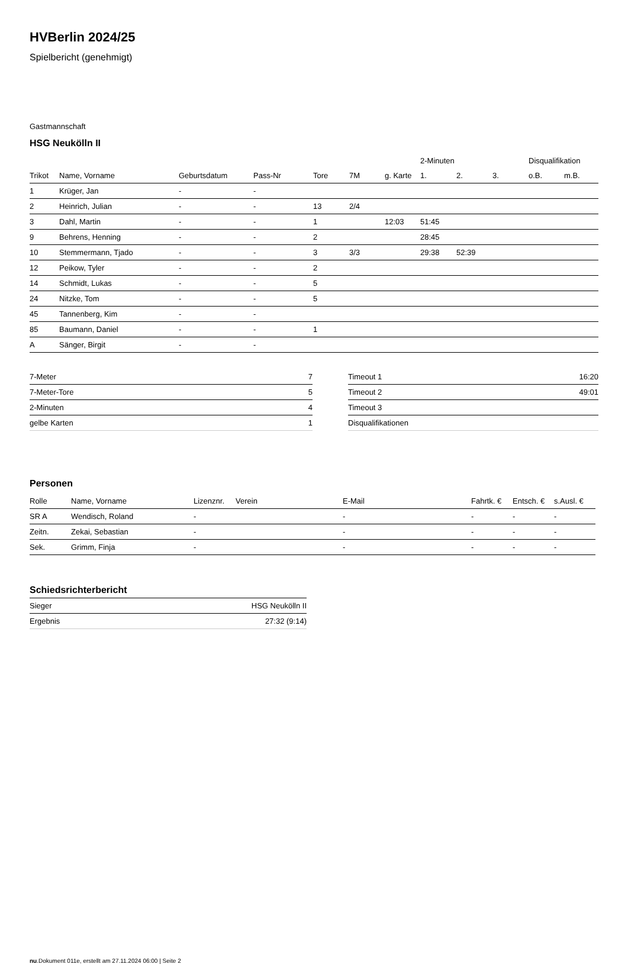HVBerlin 2024/25
Spielbericht (genehmigt)
Gastmannschaft
HSG Neukölln II
| | | | | | | | 2-Minuten | | | Disqualifikation | |
| --- | --- | --- | --- | --- | --- | --- | --- | --- | --- | --- | --- |
| Trikot | Name, Vorname | Geburtsdatum | Pass-Nr | Tore | 7M | g. Karte | 1. | 2. | 3. | o.B. | m.B. |
| 1 | Krüger, Jan | - | - | | | | | | | | |
| 2 | Heinrich, Julian | - | - | 13 | 2/4 | | | | | | |
| 3 | Dahl, Martin | - | - | 1 | | 12:03 | 51:45 | | | | |
| 9 | Behrens, Henning | - | - | 2 | | | 28:45 | | | | |
| 10 | Stemmermann, Tjado | - | - | 3 | 3/3 | | 29:38 | 52:39 | | | |
| 12 | Peikow, Tyler | - | - | 2 | | | | | | | |
| 14 | Schmidt, Lukas | - | - | 5 | | | | | | | |
| 24 | Nitzke, Tom | - | - | 5 | | | | | | | |
| 45 | Tannenberg, Kim | - | - | | | | | | | | |
| 85 | Baumann, Daniel | - | - | 1 | | | | | | | |
| A | Sänger, Birgit | - | - | | | | | | | | |
| 7-Meter | 7 |
| 7-Meter-Tore | 5 |
| 2-Minuten | 4 |
| gelbe Karten | 1 |
| Timeout 1 | 16:20 |
| Timeout 2 | 49:01 |
| Timeout 3 | |
| Disqualifikationen | |
Personen
| Rolle | Name, Vorname | Lizenznr. | Verein | E-Mail | Fahrtk. € | Entsch. € | s.Ausl. € |
| --- | --- | --- | --- | --- | --- | --- | --- |
| SR A | Wendisch, Roland | - | | - | - | - | - |
| Zeitn. | Zekai, Sebastian | - | | - | - | - | - |
| Sek. | Grimm, Finja | - | | - | - | - | - |
Schiedsrichterbericht
| Sieger | HSG Neukölln II |
| Ergebnis | 27:32 (9:14) |
nu.Dokument 011e, erstellt am 27.11.2024 06:00 | Seite 2